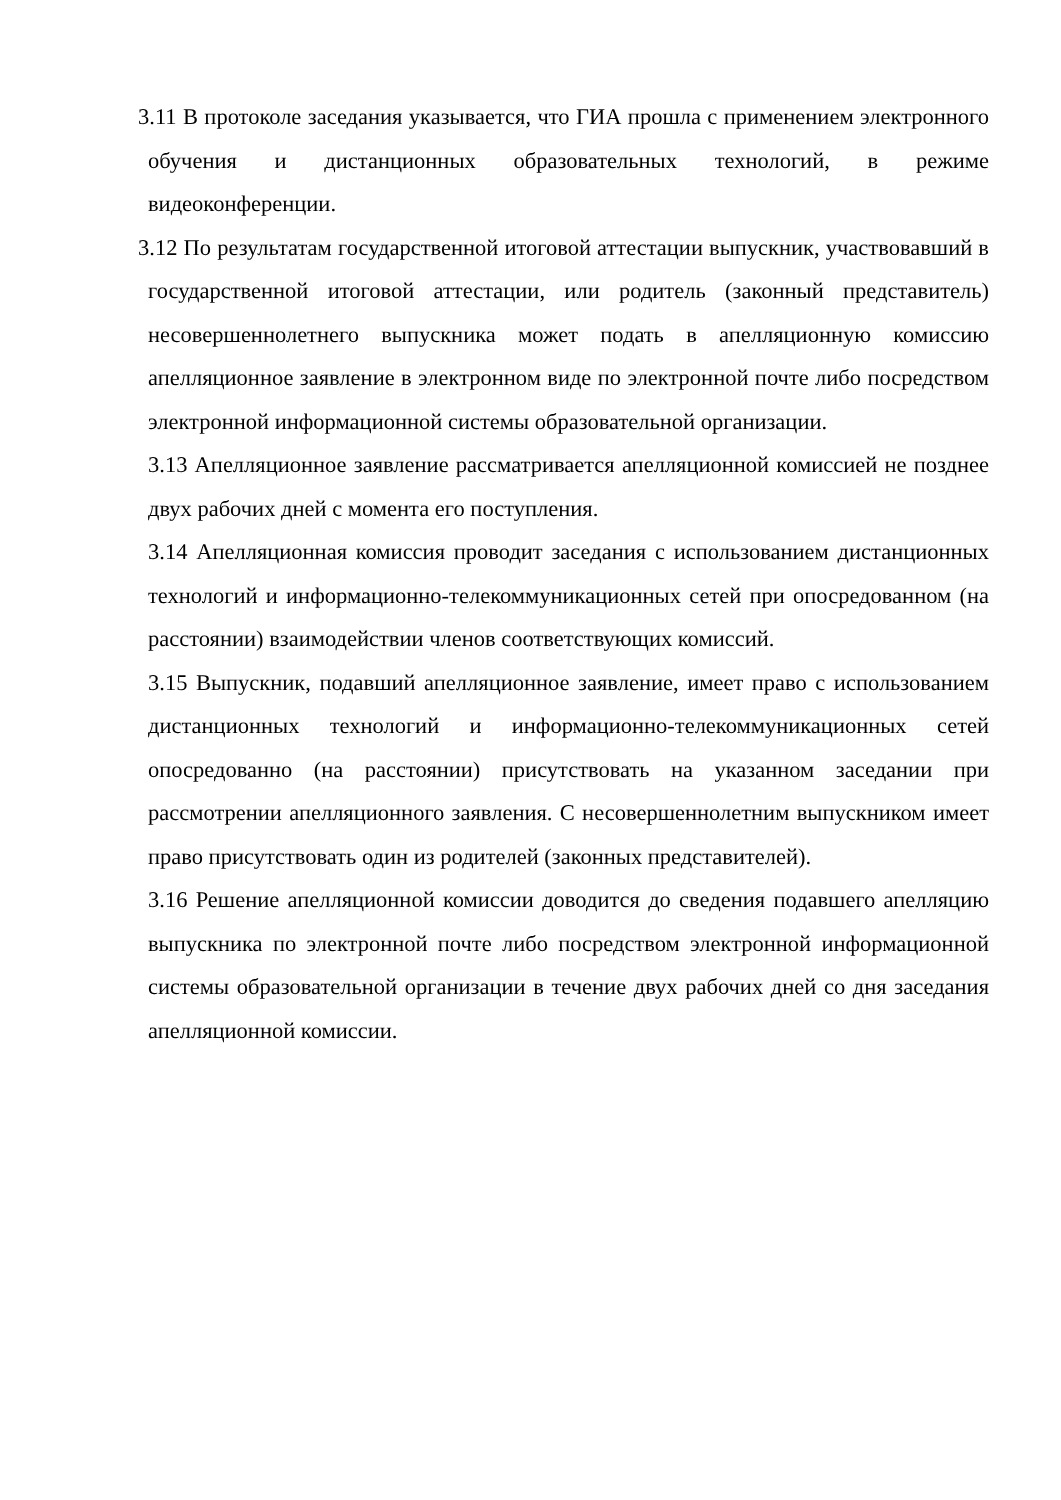3.11 В протоколе заседания указывается, что ГИА прошла с применением электронного обучения и дистанционных образовательных технологий, в режиме видеоконференции.
3.12 По результатам государственной итоговой аттестации выпускник, участвовавший в государственной итоговой аттестации, или родитель (законный представитель) несовершеннолетнего выпускника может подать в апелляционную комиссию апелляционное заявление в электронном виде по электронной почте либо посредством электронной информационной системы образовательной организации.
3.13 Апелляционное заявление рассматривается апелляционной комиссией не позднее двух рабочих дней с момента его поступления.
3.14 Апелляционная комиссия проводит заседания с использованием дистанционных технологий и информационно-телекоммуникационных сетей при опосредованном (на расстоянии) взаимодействии членов соответствующих комиссий.
3.15 Выпускник, подавший апелляционное заявление, имеет право с использованием дистанционных технологий и информационно-телекоммуникационных сетей опосредованно (на расстоянии) присутствовать на указанном заседании при рассмотрении апелляционного заявления. С несовершеннолетним выпускником имеет право присутствовать один из родителей (законных представителей).
3.16 Решение апелляционной комиссии доводится до сведения подавшего апелляцию выпускника по электронной почте либо посредством электронной информационной системы образовательной организации в течение двух рабочих дней со дня заседания апелляционной комиссии.